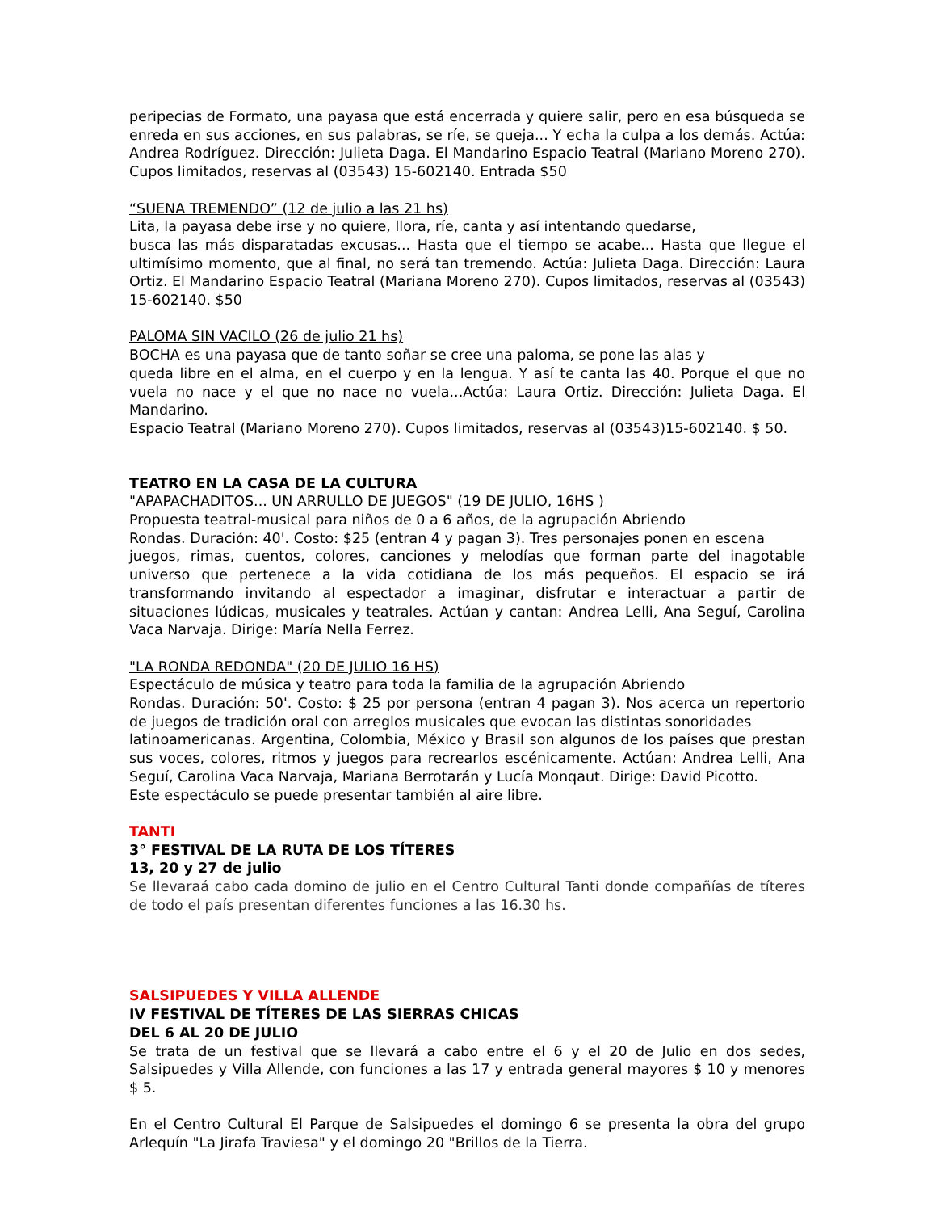peripecias de Formato, una payasa que está encerrada y quiere salir, pero en esa búsqueda se enreda en sus acciones, en sus palabras, se ríe, se queja... Y echa la culpa a los demás. Actúa: Andrea Rodríguez. Dirección: Julieta Daga. El Mandarino Espacio Teatral (Mariano Moreno 270). Cupos limitados, reservas al (03543) 15-602140. Entrada $50
“SUENA TREMENDO” (12 de julio a las 21 hs)
Lita, la payasa debe irse y no quiere, llora, ríe, canta y así intentando quedarse,
busca las más disparatadas excusas... Hasta que el tiempo se acabe... Hasta que llegue el ultimísimo momento, que al final, no será tan tremendo. Actúa: Julieta Daga. Dirección: Laura Ortiz. El Mandarino Espacio Teatral (Mariana Moreno 270). Cupos limitados, reservas al (03543) 15-602140. $50
PALOMA SIN VACILO (26 de julio 21 hs)
BOCHA es una payasa que de tanto soñar se cree una paloma, se pone las alas y
queda libre en el alma, en el cuerpo y en la lengua. Y así te canta las 40. Porque el que no vuela no nace y el que no nace no vuela...Actúa: Laura Ortiz. Dirección: Julieta Daga. El Mandarino.
Espacio Teatral (Mariano Moreno 270). Cupos limitados, reservas al (03543)15-602140. $ 50.
TEATRO EN LA CASA DE LA CULTURA
"APAPACHADITOS... UN ARRULLO DE JUEGOS" (19 DE JULIO, 16HS )
Propuesta teatral-musical para niños de 0 a 6 años, de la agrupación Abriendo
Rondas. Duración: 40'. Costo: $25 (entran 4 y pagan 3). Tres personajes ponen en escena
juegos, rimas, cuentos, colores, canciones y melodías que forman parte del inagotable universo que pertenece a la vida cotidiana de los más pequeños. El espacio se irá transformando invitando al espectador a imaginar, disfrutar e interactuar a partir de situaciones lúdicas, musicales y teatrales. Actúan y cantan: Andrea Lelli, Ana Seguí, Carolina Vaca Narvaja. Dirige: María Nella Ferrez.
"LA RONDA REDONDA" (20 DE JULIO 16 HS)
Espectáculo de música y teatro para toda la familia de la agrupación Abriendo
Rondas. Duración: 50'. Costo: $ 25 por persona (entran 4 pagan 3). Nos acerca un repertorio de juegos de tradición oral con arreglos musicales que evocan las distintas sonoridades
latinoamericanas. Argentina, Colombia, México y Brasil son algunos de los países que prestan sus voces, colores, ritmos y juegos para recrearlos escénicamente. Actúan: Andrea Lelli, Ana Seguí, Carolina Vaca Narvaja, Mariana Berrotarán y Lucía Monqaut. Dirige: David Picotto.
Este espectáculo se puede presentar también al aire libre.
TANTI
3° FESTIVAL DE LA RUTA DE LOS TÍTERES
13, 20 y 27 de julio
Se llevaraá cabo cada domino de julio en el Centro Cultural Tanti donde compañías de títeres de todo el país presentan diferentes funciones a las 16.30 hs.
SALSIPUEDES Y VILLA ALLENDE
IV FESTIVAL DE TÍTERES DE LAS SIERRAS CHICAS
DEL 6 AL 20 DE JULIO
Se trata de un festival que se llevará a cabo entre el 6 y el 20 de Julio en dos sedes, Salsipuedes y Villa Allende, con funciones a las 17 y entrada general mayores $ 10 y menores $ 5.
En el Centro Cultural El Parque de Salsipuedes el domingo 6 se presenta la obra del grupo Arlequín "La Jirafa Traviesa" y el domingo 20 "Brillos de la Tierra.